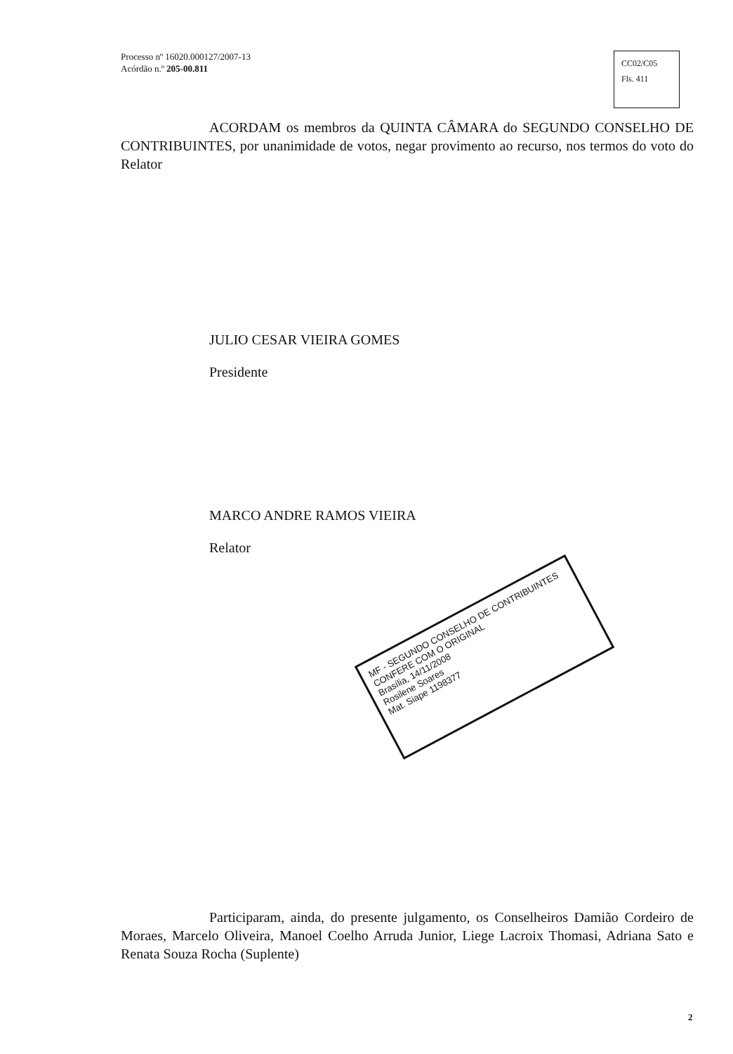Processo nº 16020.000127/2007-13
Acórdão n.º 205-00.811
CC02/C05
Fls. 411
ACORDAM os membros da QUINTA CÂMARA do SEGUNDO CONSELHO DE CONTRIBUINTES, por unanimidade de votos, negar provimento ao recurso, nos termos do voto do Relator
JULIO CESAR VIEIRA GOMES
Presidente
MARCO ANDRE RAMOS VIEIRA
Relator
Participaram, ainda, do presente julgamento, os Conselheiros Damião Cordeiro de Moraes, Marcelo Oliveira, Manoel Coelho Arruda Junior, Liege Lacroix Thomasi, Adriana Sato e Renata Souza Rocha (Suplente)
MF - SEGUNDO CONSELHO DE CONTRIBUINTES
CONFERE COM O ORIGINAL
Brasília, 14/11/2008
Rosilene Soares
Mat. Siape 1198377
2